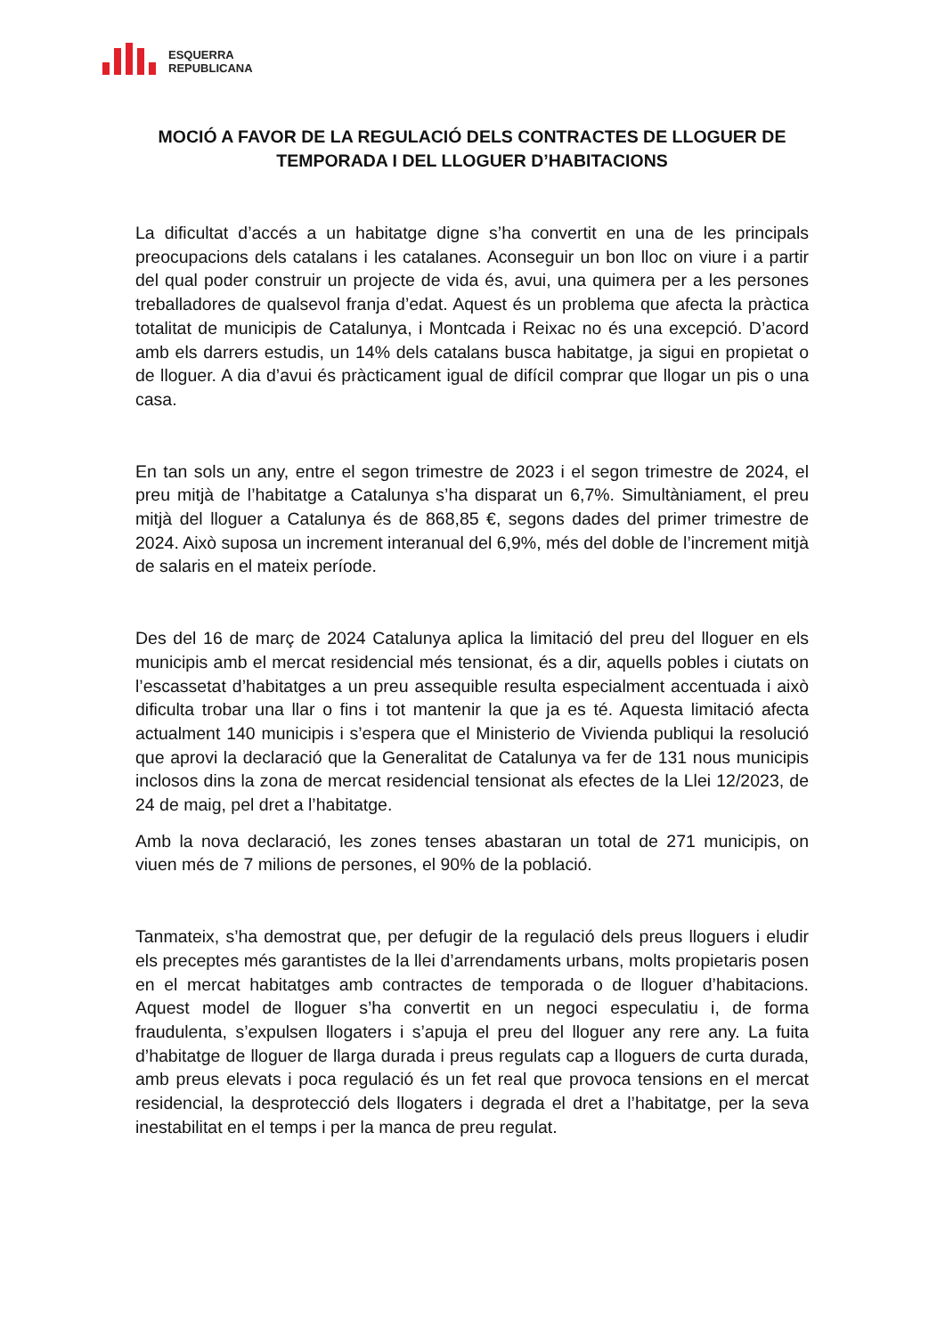ESQUERRA
REPUBLICANA
MOCIÓ A FAVOR DE LA REGULACIÓ DELS CONTRACTES DE LLOGUER DE TEMPORADA I DEL LLOGUER D’HABITACIONS
La dificultat d’accés a un habitatge digne s’ha convertit en una de les principals preocupacions dels catalans i les catalanes. Aconseguir un bon lloc on viure i a partir del qual poder construir un projecte de vida és, avui, una quimera per a les persones treballadores de qualsevol franja d’edat. Aquest és un problema que afecta la pràctica totalitat de municipis de Catalunya, i Montcada i Reixac no és una excepció. D’acord amb els darrers estudis, un 14% dels catalans busca habitatge, ja sigui en propietat o de lloguer. A dia d’avui és pràcticament igual de difícil comprar que llogar un pis o una casa.
En tan sols un any, entre el segon trimestre de 2023 i el segon trimestre de 2024, el preu mitjà de l’habitatge a Catalunya s’ha disparat un 6,7%. Simultàniament, el preu mitjà del lloguer a Catalunya és de 868,85 €, segons dades del primer trimestre de 2024. Això suposa un increment interanual del 6,9%, més del doble de l’increment mitjà de salaris en el mateix període.
Des del 16 de març de 2024 Catalunya aplica la limitació del preu del lloguer en els municipis amb el mercat residencial més tensionat, és a dir, aquells pobles i ciutats on l’escassetat d’habitatges a un preu assequible resulta especialment accentuada i això dificulta trobar una llar o fins i tot mantenir la que ja es té. Aquesta limitació afecta actualment 140 municipis i s’espera que el Ministerio de Vivienda publiqui la resolució que aprovi la declaració que la Generalitat de Catalunya va fer de 131 nous municipis inclosos dins la zona de mercat residencial tensionat als efectes de la Llei 12/2023, de 24 de maig, pel dret a l’habitatge.
Amb la nova declaració, les zones tenses abastaran un total de 271 municipis, on viuen més de 7 milions de persones, el 90% de la població.
Tanmateix, s’ha demostrat que, per defugir de la regulació dels preus lloguers i eludir els preceptes més garantistes de la llei d’arrendaments urbans, molts propietaris posen en el mercat habitatges amb contractes de temporada o de lloguer d’habitacions. Aquest model de lloguer s’ha convertit en un negoci especulatiu i, de forma fraudulenta, s’expulsen llogaters i s’apuja el preu del lloguer any rere any. La fuita d’habitatge de lloguer de llarga durada i preus regulats cap a lloguers de curta durada, amb preus elevats i poca regulació és un fet real que provoca tensions en el mercat residencial, la desprotecció dels llogaters i degrada el dret a l’habitatge, per la seva inestabilitat en el temps i per la manca de preu regulat.